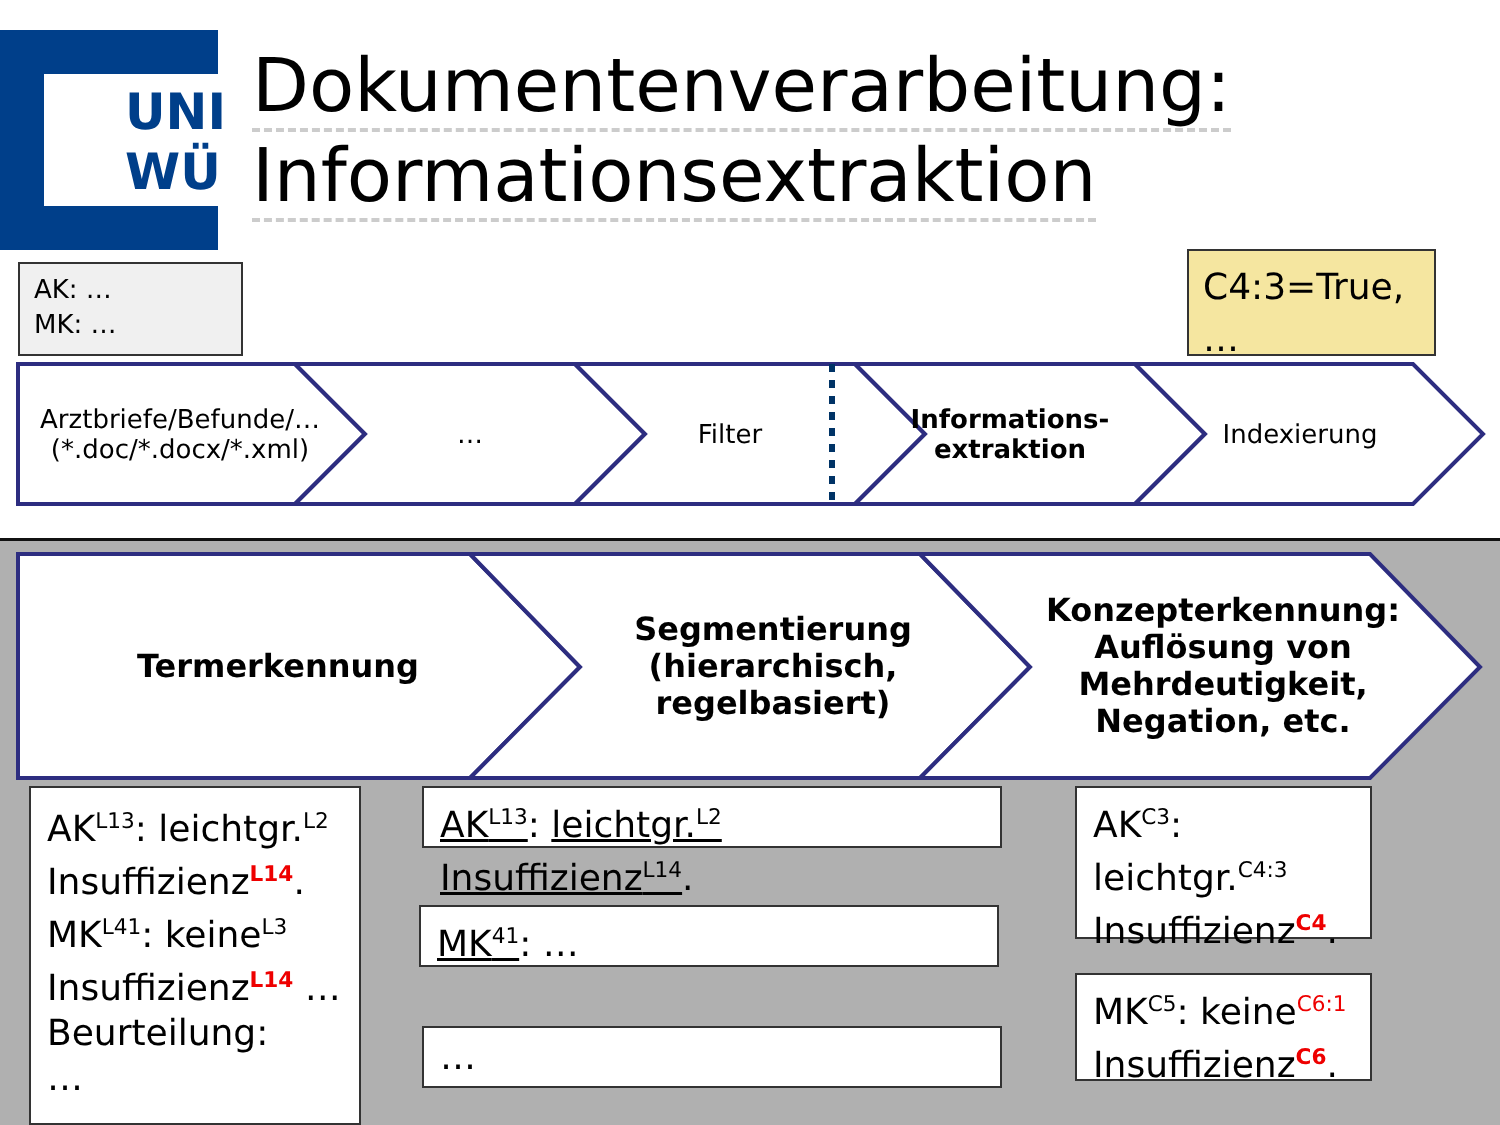UNI
WÜ
Dokumentenverarbeitung:
Informationsextraktion
AK: …
MK: …
C4:3=True,
…
Arztbriefe/Befunde/…
(*.doc/*.docx/*.xml)
… Filter Informations-
extraktion
Indexierung
Termerkennung Segmentierung
(hierarchisch,
regelbasiert)
Konzepterkennung:
Auflösung von
Mehrdeutigkeit,
Negation, etc.
AK<sup>L13</sup>: leichtgr.<sup>L2</sup> Insuffizienz<sup>L14</sup>.
MK<sup>L41</sup>: keine<sup>L3</sup> Insuffizienz<sup>L14</sup> …
Beurteilung:
…
AK<sup>L13</sup>: leichtgr.<sup>L2</sup> Insuffizienz<sup>L14</sup>.
MK<sup>41</sup>: …
…
AK<sup>C3</sup>:
leichtgr.<sup>C4:3</sup>
Insuffizienz<sup>C4</sup>.
MK<sup>C5</sup>: keine<sup>C6:1</sup>
Insuffizienz<sup>C6</sup>.